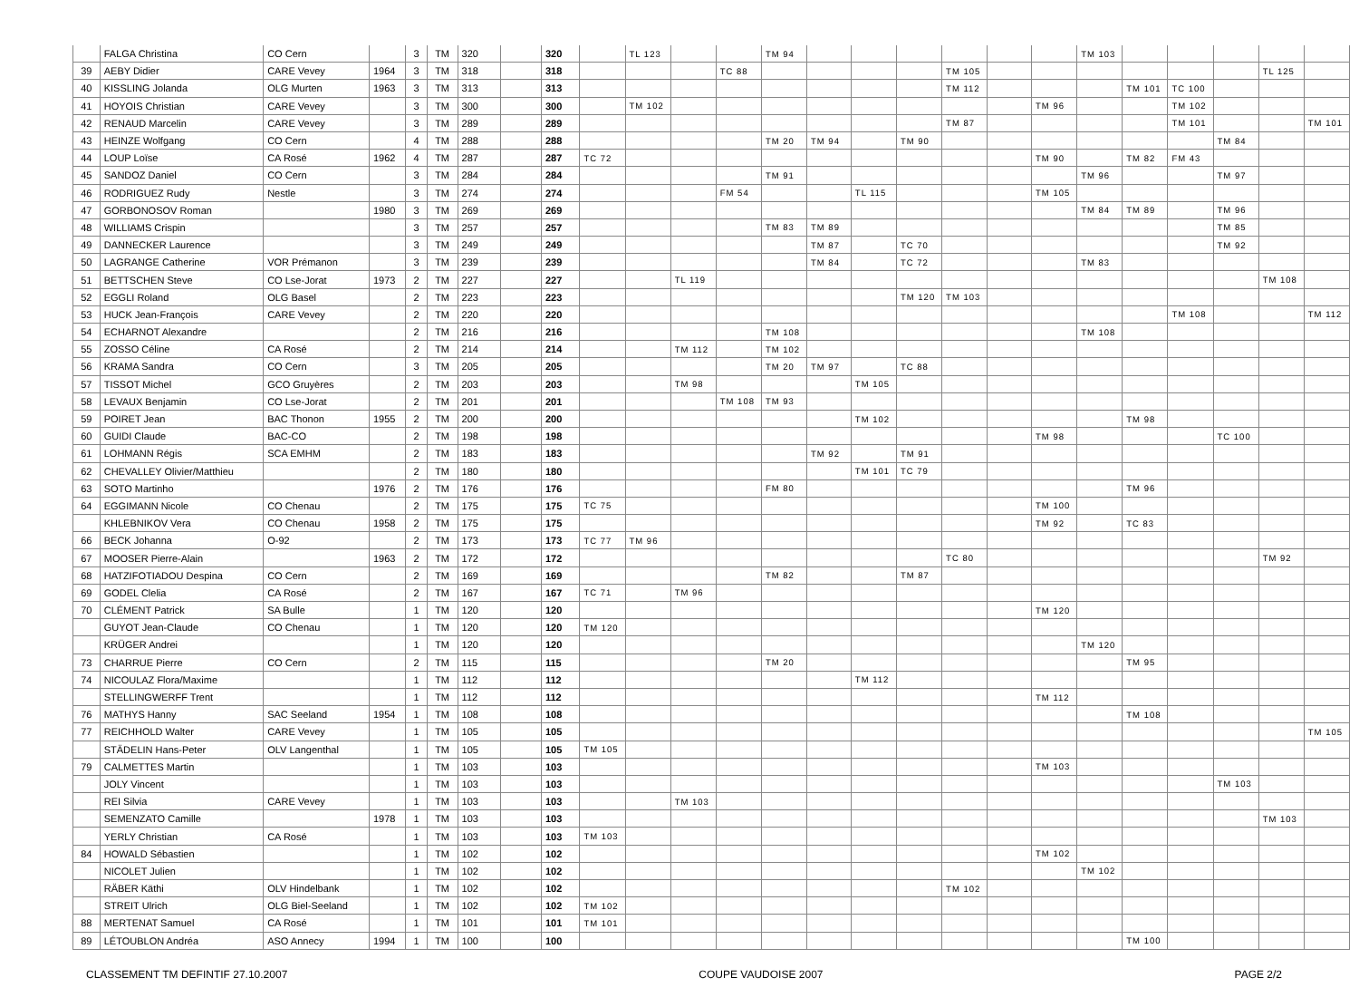| | FALGA Christina | CO Cern | | 3 | TM | 320 | | 320 | | TL 123 | | | TM 94 | | | | | | | TM 103 | | | | | |
| 39 | AEBY Didier | CARE Vevey | 1964 | 3 | TM | 318 | | 318 | | | | TC 88 | | | | | TM 105 | | | | | | | TL 125 | |
| 40 | KISSLING Jolanda | OLG Murten | 1963 | 3 | TM | 313 | | 313 | | | | | | | | | TM 112 | | | | TM 101 | TC 100 | | | |
| 41 | HOYOIS Christian | CARE Vevey | | 3 | TM | 300 | | 300 | | TM 102 | | | | | | | | | TM 96 | | | TM 102 | | | |
| 42 | RENAUD Marcelin | CARE Vevey | | 3 | TM | 289 | | 289 | | | | | | | | | TM 87 | | | | | TM 101 | | | TM 101 |
| 43 | HEINZE Wolfgang | CO Cern | | 4 | TM | 288 | | 288 | | | | | TM 20 | TM 94 | | TM 90 | | | | | | | TM 84 | | |
| 44 | LOUP Loïse | CA Rosé | 1962 | 4 | TM | 287 | | 287 | TC 72 | | | | | | | | | | TM 90 | | TM 82 | FM 43 | | | |
| 45 | SANDOZ Daniel | CO Cern | | 3 | TM | 284 | | 284 | | | | | TM 91 | | | | | | | TM 96 | | | TM 97 | | |
| 46 | RODRIGUEZ Rudy | Nestle | | 3 | TM | 274 | | 274 | | | | FM 54 | | | TL 115 | | | | TM 105 | | | | | | |
| 47 | GORBONOSOV Roman | | 1980 | 3 | TM | 269 | | 269 | | | | | | | | | | | | TM 84 | TM 89 | | TM 96 | | |
| 48 | WILLIAMS Crispin | | | 3 | TM | 257 | | 257 | | | | | TM 83 | TM 89 | | | | | | | | | TM 85 | | |
| 49 | DANNECKER Laurence | | | 3 | TM | 249 | | 249 | | | | | | TM 87 | | TC 70 | | | | | | | TM 92 | | |
| 50 | LAGRANGE Catherine | VOR Prémanon | | 3 | TM | 239 | | 239 | | | | | | TM 84 | | TC 72 | | | | TM 83 | | | | | |
| 51 | BETTSCHEN Steve | CO Lse-Jorat | 1973 | 2 | TM | 227 | | 227 | | | TL 119 | | | | | | | | | | | | | TM 108 | |
| 52 | EGGLI Roland | OLG Basel | | 2 | TM | 223 | | 223 | | | | | | | | TM 120 | TM 103 | | | | | | | | |
| 53 | HUCK Jean-François | CARE Vevey | | 2 | TM | 220 | | 220 | | | | | | | | | | | | | | TM 108 | | | TM 112 |
| 54 | ECHARNOT Alexandre | | | 2 | TM | 216 | | 216 | | | | | TM 108 | | | | | | | TM 108 | | | | | |
| 55 | ZOSSO Céline | CA Rosé | | 2 | TM | 214 | | 214 | | | TM 112 | | TM 102 | | | | | | | | | | | | |
| 56 | KRAMA Sandra | CO Cern | | 3 | TM | 205 | | 205 | | | | | TM 20 | TM 97 | | TC 88 | | | | | | | | | |
| 57 | TISSOT Michel | GCO Gruyères | | 2 | TM | 203 | | 203 | | | TM 98 | | | | TM 105 | | | | | | | | | | |
| 58 | LEVAUX Benjamin | CO Lse-Jorat | | 2 | TM | 201 | | 201 | | | | TM 108 | TM 93 | | | | | | | | | | | | |
| 59 | POIRET Jean | BAC Thonon | 1955 | 2 | TM | 200 | | 200 | | | | | | | TM 102 | | | | | | TM 98 | | | | |
| 60 | GUIDI Claude | BAC-CO | | 2 | TM | 198 | | 198 | | | | | | | | | | | TM 98 | | | | TC 100 | | |
| 61 | LOHMANN Régis | SCA EMHM | | 2 | TM | 183 | | 183 | | | | | | TM 92 | | TM 91 | | | | | | | | | |
| 62 | CHEVALLEY Olivier/Matthieu | | | 2 | TM | 180 | | 180 | | | | | | | TM 101 | TC 79 | | | | | | | | | |
| 63 | SOTO Martinho | | 1976 | 2 | TM | 176 | | 176 | | | | | FM 80 | | | | | | | | TM 96 | | | | |
| 64 | EGGIMANN Nicole | CO Chenau | | 2 | TM | 175 | | 175 | TC 75 | | | | | | | | | | TM 100 | | | | | | |
| | KHLEBNIKOV Vera | CO Chenau | 1958 | 2 | TM | 175 | | 175 | | | | | | | | | | | TM 92 | | TC 83 | | | | |
| 66 | BECK Johanna | O-92 | | 2 | TM | 173 | | 173 | TC 77 | TM 96 | | | | | | | | | | | | | | | |
| 67 | MOOSER Pierre-Alain | | 1963 | 2 | TM | 172 | | 172 | | | | | | | | | TC 80 | | | | | | | TM 92 | |
| 68 | HATZIFOTIADOU Despina | CO Cern | | 2 | TM | 169 | | 169 | | | | | TM 82 | | | TM 87 | | | | | | | | | |
| 69 | GODEL Clelia | CA Rosé | | 2 | TM | 167 | | 167 | TC 71 | | TM 96 | | | | | | | | | | | | | | |
| 70 | CLÉMENT Patrick | SA Bulle | | 1 | TM | 120 | | 120 | | | | | | | | | | | TM 120 | | | | | | |
| | GUYOT Jean-Claude | CO Chenau | | 1 | TM | 120 | | 120 | TM 120 | | | | | | | | | | | | | | | | |
| | KRÜGER Andrei | | | 1 | TM | 120 | | 120 | | | | | | | | | | | | TM 120 | | | | | |
| 73 | CHARRUE Pierre | CO Cern | | 2 | TM | 115 | | 115 | | | | | TM 20 | | | | | | | | TM 95 | | | | |
| 74 | NICOULAZ Flora/Maxime | | | 1 | TM | 112 | | 112 | | | | | | | TM 112 | | | | | | | | | | |
| | STELLINGWERFF Trent | | | 1 | TM | 112 | | 112 | | | | | | | | | | | TM 112 | | | | | | |
| 76 | MATHYS Hanny | SAC Seeland | 1954 | 1 | TM | 108 | | 108 | | | | | | | | | | | | | TM 108 | | | | |
| 77 | REICHHOLD Walter | CARE Vevey | | 1 | TM | 105 | | 105 | | | | | | | | | | | | | | | | | TM 105 |
| | STÄDELIN Hans-Peter | OLV Langenthal | | 1 | TM | 105 | | 105 | TM 105 | | | | | | | | | | | | | | | | |
| 79 | CALMETTES Martin | | | 1 | TM | 103 | | 103 | | | | | | | | | | | TM 103 | | | | | | |
| | JOLY Vincent | | | 1 | TM | 103 | | 103 | | | | | | | | | | | | | | | TM 103 | | |
| | REI Silvia | CARE Vevey | | 1 | TM | 103 | | 103 | | | TM 103 | | | | | | | | | | | | | | |
| | SEMENZATO Camille | | 1978 | 1 | TM | 103 | | 103 | | | | | | | | | | | | | | | | TM 103 | |
| | YERLY Christian | CA Rosé | | 1 | TM | 103 | | 103 | TM 103 | | | | | | | | | | | | | | | | |
| 84 | HOWALD Sébastien | | | 1 | TM | 102 | | 102 | | | | | | | | | | | TM 102 | | | | | | |
| | NICOLET Julien | | | 1 | TM | 102 | | 102 | | | | | | | | | | | | TM 102 | | | | | |
| | RÄBER Käthi | OLV Hindelbank | | 1 | TM | 102 | | 102 | | | | | | | | | TM 102 | | | | | | | | |
| | STREIT Ulrich | OLG Biel-Seeland | | 1 | TM | 102 | | 102 | TM 102 | | | | | | | | | | | | | | | | |
| 88 | MERTENAT Samuel | CA Rosé | | 1 | TM | 101 | | 101 | TM 101 | | | | | | | | | | | | | | | | |
| 89 | LÉTOUBLON Andréa | ASO Annecy | 1994 | 1 | TM | 100 | | 100 | | | | | | | | | | | | | TM 100 | | | | |
CLASSEMENT TM DEFINTIF 27.10.2007 COUPE VAUDOISE 2007 PAGE 2/2